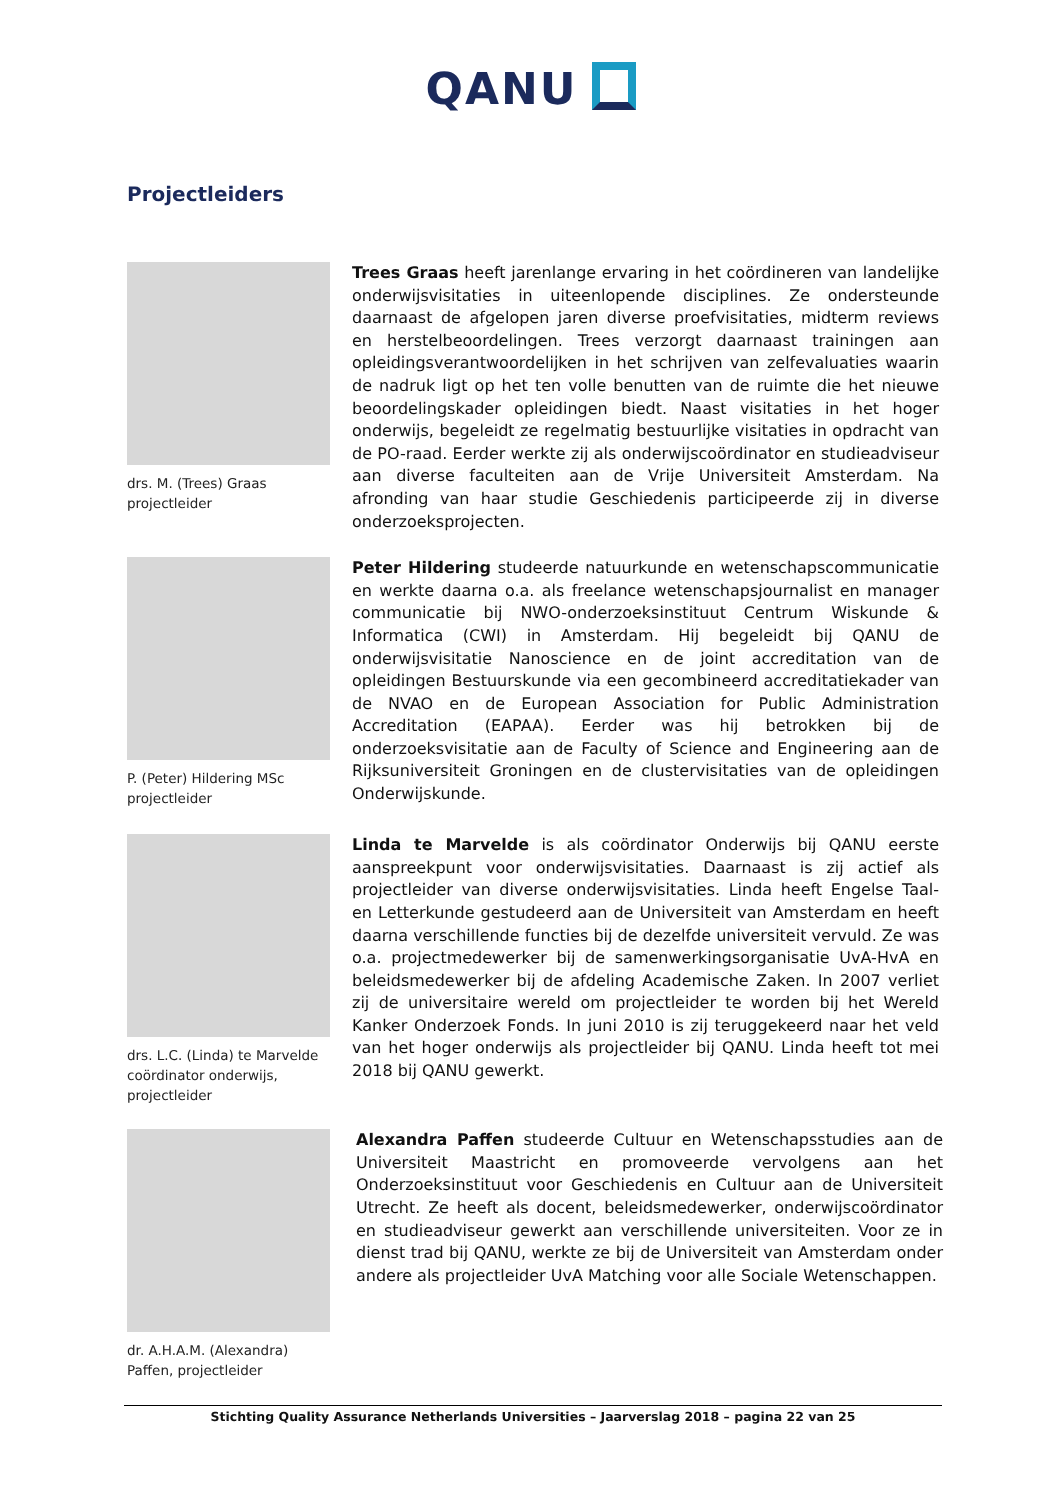QANU
Projectleiders
drs. M. (Trees) Graas
projectleider
Trees Graas heeft jarenlange ervaring in het coördineren van landelijke onderwijsvisitaties in uiteenlopende disciplines. Ze ondersteunde daarnaast de afgelopen jaren diverse proefvisitaties, midterm reviews en herstelbeoordelingen. Trees verzorgt daarnaast trainingen aan opleidingsverantwoordelijken in het schrijven van zelfevaluaties waarin de nadruk ligt op het ten volle benutten van de ruimte die het nieuwe beoordelingskader opleidingen biedt. Naast visitaties in het hoger onderwijs, begeleidt ze regelmatig bestuurlijke visitaties in opdracht van de PO-raad. Eerder werkte zij als onderwijscoördinator en studieadviseur aan diverse faculteiten aan de Vrije Universiteit Amsterdam. Na afronding van haar studie Geschiedenis participeerde zij in diverse onderzoeksprojecten.
P. (Peter) Hildering MSc
projectleider
Peter Hildering studeerde natuurkunde en wetenschapscommunicatie en werkte daarna o.a. als freelance wetenschapsjournalist en manager communicatie bij NWO-onderzoeksinstituut Centrum Wiskunde & Informatica (CWI) in Amsterdam. Hij begeleidt bij QANU de onderwijsvisitatie Nanoscience en de joint accreditation van de opleidingen Bestuurskunde via een gecombineerd accreditatiekader van de NVAO en de European Association for Public Administration Accreditation (EAPAA). Eerder was hij betrokken bij de onderzoeksvisitatie aan de Faculty of Science and Engineering aan de Rijksuniversiteit Groningen en de clustervisitaties van de opleidingen Onderwijskunde.
drs. L.C. (Linda) te Marvelde
coördinator onderwijs,
projectleider
Linda te Marvelde is als coördinator Onderwijs bij QANU eerste aanspreekpunt voor onderwijsvisitaties. Daarnaast is zij actief als projectleider van diverse onderwijsvisitaties. Linda heeft Engelse Taal- en Letterkunde gestudeerd aan de Universiteit van Amsterdam en heeft daarna verschillende functies bij de dezelfde universiteit vervuld. Ze was o.a. projectmedewerker bij de samenwerkingsorganisatie UvA-HvA en beleidsmedewerker bij de afdeling Academische Zaken. In 2007 verliet zij de universitaire wereld om projectleider te worden bij het Wereld Kanker Onderzoek Fonds. In juni 2010 is zij teruggekeerd naar het veld van het hoger onderwijs als projectleider bij QANU. Linda heeft tot mei 2018 bij QANU gewerkt.
dr. A.H.A.M. (Alexandra)
Paffen, projectleider
Alexandra Paffen studeerde Cultuur en Wetenschapsstudies aan de Universiteit Maastricht en promoveerde vervolgens aan het Onderzoeksinstituut voor Geschiedenis en Cultuur aan de Universiteit Utrecht. Ze heeft als docent, beleidsmedewerker, onderwijscoördinator en studieadviseur gewerkt aan verschillende universiteiten. Voor ze in dienst trad bij QANU, werkte ze bij de Universiteit van Amsterdam onder andere als projectleider UvA Matching voor alle Sociale Wetenschappen.
Stichting Quality Assurance Netherlands Universities – Jaarverslag 2018 – pagina 22 van 25